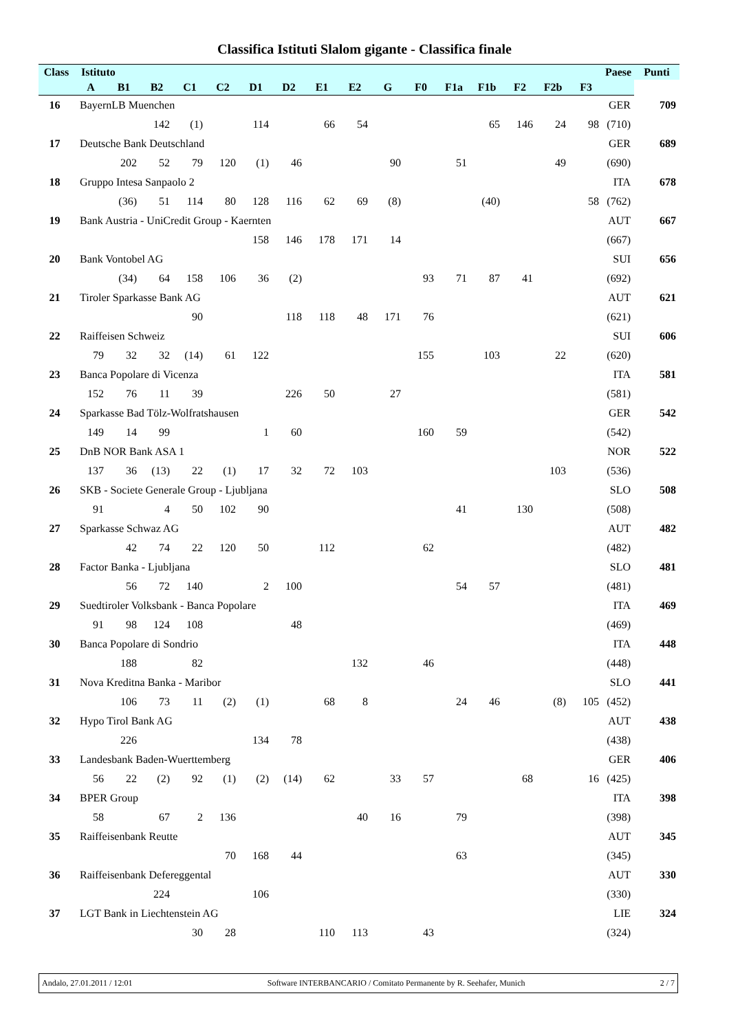Classifica Istituti Slalom gigante - Classifica finale
| Class | Istituto | | | | | | | | | | | | | | | | Paese | Punti |
| --- | --- | --- | --- | --- | --- | --- | --- | --- | --- | --- | --- | --- | --- | --- | --- | --- | --- | --- |
| | A | B1 | B2 | C1 | C2 | D1 | D2 | E1 | E2 | G | F0 | F1a | F1b | F2 | F2b | F3 | | |
| 16 | BayernLB Muenchen | | | | | | | | | | | | | | | | GER | 709 |
| | | | 142 | (1) | | 114 | | 66 | 54 | | | | 65 | 146 | 24 | 98 | (710) | |
| 17 | Deutsche Bank Deutschland | | | | | | | | | | | | | | | | GER | 689 |
| | | 202 | 52 | 79 | 120 | (1) | 46 | | | 90 | | 51 | | | 49 | | (690) | |
| 18 | Gruppo Intesa Sanpaolo 2 | | | | | | | | | | | | | | | | ITA | 678 |
| | | (36) | 51 | 114 | 80 | 128 | 116 | 62 | 69 | (8) | | | (40) | | | 58 | (762) | |
| 19 | Bank Austria - UniCredit Group - Kaernten | | | | | | | | | | | | | | | | AUT | 667 |
| | | | | | | 158 | 146 | 178 | 171 | 14 | | | | | | | (667) | |
| 20 | Bank Vontobel AG | | | | | | | | | | | | | | | | SUI | 656 |
| | | (34) | 64 | 158 | 106 | 36 | (2) | | | | 93 | 71 | 87 | 41 | | | (692) | |
| 21 | Tiroler Sparkasse Bank AG | | | | | | | | | | | | | | | | AUT | 621 |
| | | | | 90 | | | 118 | 118 | 48 | 171 | 76 | | | | | | (621) | |
| 22 | Raiffeisen Schweiz | | | | | | | | | | | | | | | | SUI | 606 |
| | 79 | 32 | 32 | (14) | 61 | 122 | | | | | 155 | | 103 | | 22 | | (620) | |
| 23 | Banca Popolare di Vicenza | | | | | | | | | | | | | | | | ITA | 581 |
| | 152 | 76 | 11 | 39 | | | 226 | 50 | | 27 | | | | | | | (581) | |
| 24 | Sparkasse Bad Tölz-Wolfratshausen | | | | | | | | | | | | | | | | GER | 542 |
| | 149 | 14 | 99 | | | 1 | 60 | | | | 160 | 59 | | | | | (542) | |
| 25 | DnB NOR Bank ASA 1 | | | | | | | | | | | | | | | | NOR | 522 |
| | 137 | 36 | (13) | 22 | (1) | 17 | 32 | 72 | 103 | | | | | | 103 | | (536) | |
| 26 | SKB - Societe Generale Group - Ljubljana | | | | | | | | | | | | | | | | SLO | 508 |
| | 91 | | 4 | 50 | 102 | 90 | | | | | | 41 | | 130 | | | (508) | |
| 27 | Sparkasse Schwaz AG | | | | | | | | | | | | | | | | AUT | 482 |
| | | 42 | 74 | 22 | 120 | 50 | | 112 | | | 62 | | | | | | (482) | |
| 28 | Factor Banka - Ljubljana | | | | | | | | | | | | | | | | SLO | 481 |
| | | 56 | 72 | 140 | | 2 | 100 | | | | | 54 | 57 | | | | (481) | |
| 29 | Suedtiroler Volksbank - Banca Popolare | | | | | | | | | | | | | | | | ITA | 469 |
| | 91 | 98 | 124 | 108 | | | 48 | | | | | | | | | | (469) | |
| 30 | Banca Popolare di Sondrio | | | | | | | | | | | | | | | | ITA | 448 |
| | | 188 | | 82 | | | | | 132 | | 46 | | | | | | (448) | |
| 31 | Nova Kreditna Banka - Maribor | | | | | | | | | | | | | | | | SLO | 441 |
| | | 106 | 73 | 11 | (2) | (1) | | 68 | 8 | | | 24 | 46 | | (8) | 105 | (452) | |
| 32 | Hypo Tirol Bank AG | | | | | | | | | | | | | | | | AUT | 438 |
| | | 226 | | | | 134 | 78 | | | | | | | | | | (438) | |
| 33 | Landesbank Baden-Wuerttemberg | | | | | | | | | | | | | | | | GER | 406 |
| | 56 | 22 | (2) | 92 | (1) | (2) | (14) | 62 | | 33 | 57 | | | 68 | | 16 | (425) | |
| 34 | BPER Group | | | | | | | | | | | | | | | | ITA | 398 |
| | 58 | | 67 | 2 | 136 | | | | 40 | 16 | | 79 | | | | | (398) | |
| 35 | Raiffeisenbank Reutte | | | | | | | | | | | | | | | | AUT | 345 |
| | | | | | 70 | 168 | 44 | | | | | 63 | | | | | (345) | |
| 36 | Raiffeisenbank Defereggental | | | | | | | | | | | | | | | | AUT | 330 |
| | | | 224 | | | 106 | | | | | | | | | | | (330) | |
| 37 | LGT Bank in Liechtenstein AG | | | | | | | | | | | | | | | | LIE | 324 |
| | | | | 30 | 28 | | | 110 | 113 | | 43 | | | | | | (324) | |
Andalo, 27.01.2011 / 12:01 Software INTERBANCARIO / Comitato Permanente by R. Seehafer, Munich 2 / 7